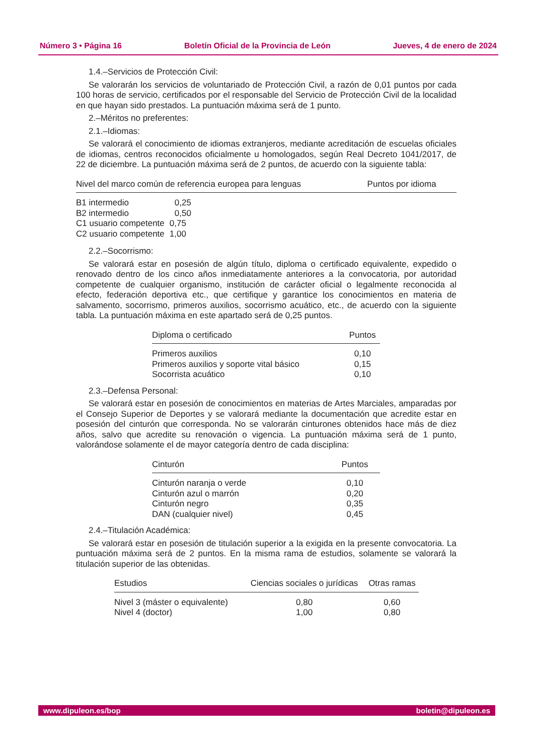Número 3 • Página 16 Boletín Oficial de la Provincia de León Jueves, 4 de enero de 2024
1.4.–Servicios de Protección Civil:
Se valorarán los servicios de voluntariado de Protección Civil, a razón de 0,01 puntos por cada 100 horas de servicio, certificados por el responsable del Servicio de Protección Civil de la localidad en que hayan sido prestados. La puntuación máxima será de 1 punto.
2.–Méritos no preferentes:
2.1.–Idiomas:
Se valorará el conocimiento de idiomas extranjeros, mediante acreditación de escuelas oficiales de idiomas, centros reconocidos oficialmente u homologados, según Real Decreto 1041/2017, de 22 de diciembre. La puntuación máxima será de 2 puntos, de acuerdo con la siguiente tabla:
| Nivel del marco común de referencia europea para lenguas | Puntos por idioma |
| --- | --- |
| B1 intermedio | 0,25 |
| B2 intermedio | 0,50 |
| C1 usuario competente | 0,75 |
| C2 usuario competente | 1,00 |
2.2.–Socorrismo:
Se valorará estar en posesión de algún título, diploma o certificado equivalente, expedido o renovado dentro de los cinco años inmediatamente anteriores a la convocatoria, por autoridad competente de cualquier organismo, institución de carácter oficial o legalmente reconocida al efecto, federación deportiva etc., que certifique y garantice los conocimientos en materia de salvamento, socorrismo, primeros auxilios, socorrismo acuático, etc., de acuerdo con la siguiente tabla. La puntuación máxima en este apartado será de 0,25 puntos.
| Diploma o certificado | Puntos |
| --- | --- |
| Primeros auxilios | 0,10 |
| Primeros auxilios y soporte vital básico | 0,15 |
| Socorrista acuático | 0,10 |
2.3.–Defensa Personal:
Se valorará estar en posesión de conocimientos en materias de Artes Marciales, amparadas por el Consejo Superior de Deportes y se valorará mediante la documentación que acredite estar en posesión del cinturón que corresponda. No se valorarán cinturones obtenidos hace más de diez años, salvo que acredite su renovación o vigencia. La puntuación máxima será de 1 punto, valorándose solamente el de mayor categoría dentro de cada disciplina:
| Cinturón | Puntos |
| --- | --- |
| Cinturón naranja o verde | 0,10 |
| Cinturón azul o marrón | 0,20 |
| Cinturón negro | 0,35 |
| DAN (cualquier nivel) | 0,45 |
2.4.–Titulación Académica:
Se valorará estar en posesión de titulación superior a la exigida en la presente convocatoria. La puntuación máxima será de 2 puntos. En la misma rama de estudios, solamente se valorará la titulación superior de las obtenidas.
| Estudios | Ciencias sociales o jurídicas | Otras ramas |
| --- | --- | --- |
| Nivel 3 (máster o equivalente) | 0,80 | 0,60 |
| Nivel 4 (doctor) | 1,00 | 0,80 |
www.dipuleon.es/bop boletin@dipuleon.es